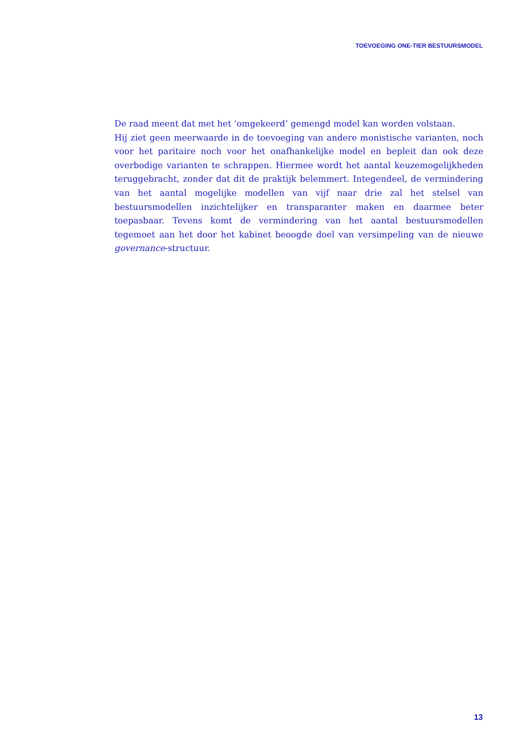TOEVOEGING ONE-TIER BESTUURSMODEL
De raad meent dat met het ‘omgekeerd’ gemengd model kan worden volstaan.
Hij ziet geen meerwaarde in de toevoeging van andere monistische varianten, noch voor het paritaire noch voor het onafhankelijke model en bepleit dan ook deze overbodige varianten te schrappen. Hiermee wordt het aantal keuzemogelijkheden teruggebracht, zonder dat dit de praktijk belemmert. Integendeel, de vermindering van het aantal mogelijke modellen van vijf naar drie zal het stelsel van bestuursmodellen inzichtelijker en transparanter maken en daarmee beter toepasbaar. Tevens komt de vermindering van het aantal bestuursmodellen tegemoet aan het door het kabinet beoogde doel van versimpeling van de nieuwe governance-structuur.
13